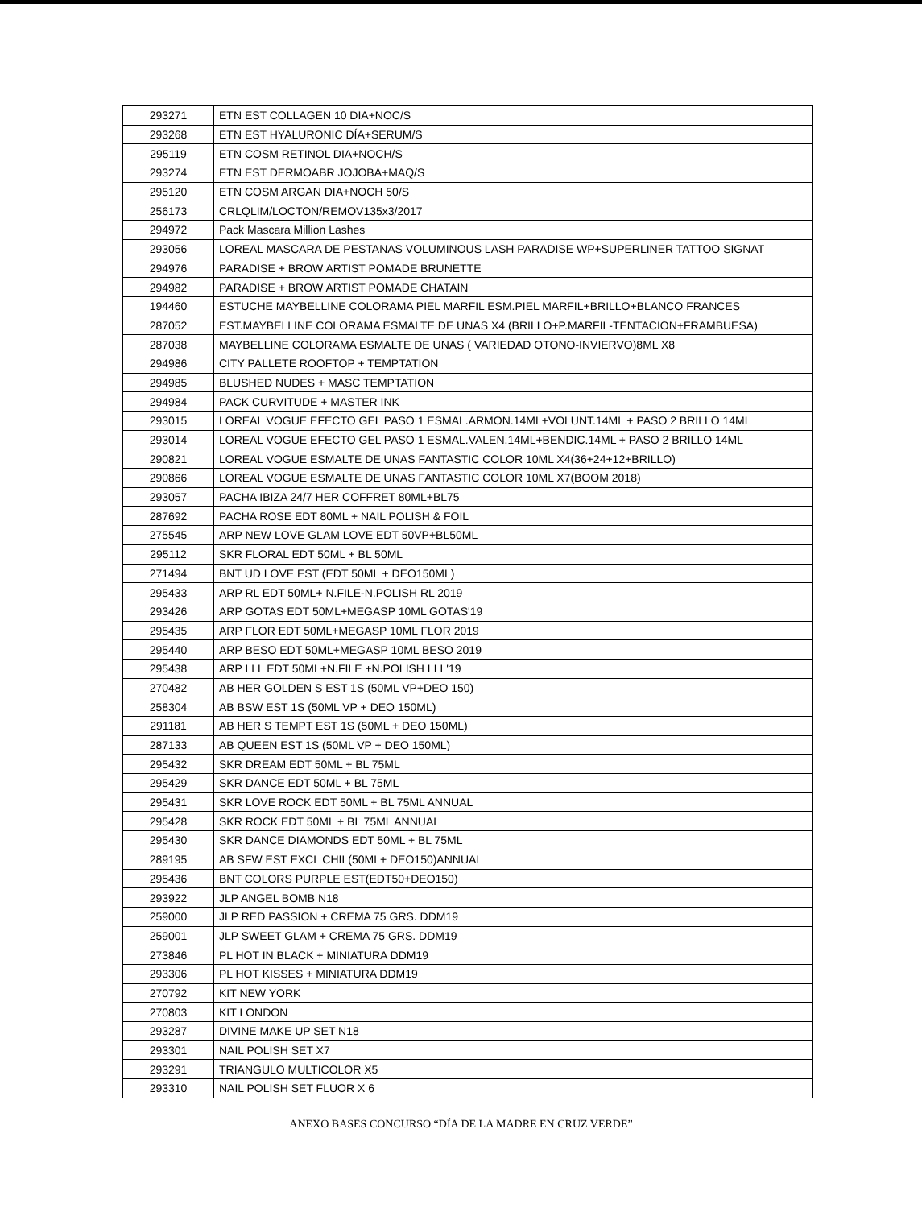| 293271 | ETN EST COLLAGEN 10 DIA+NOC/S |
| 293268 | ETN EST HYALURONIC DÍA+SERUM/S |
| 295119 | ETN COSM RETINOL DIA+NOCH/S |
| 293274 | ETN EST DERMOABR JOJOBA+MAQ/S |
| 295120 | ETN COSM ARGAN DIA+NOCH 50/S |
| 256173 | CRLQLIM/LOCTON/REMOV135x3/2017 |
| 294972 | Pack Mascara Million Lashes |
| 293056 | LOREAL MASCARA DE PESTANAS VOLUMINOUS LASH PARADISE WP+SUPERLINER TATTOO SIGNAT |
| 294976 | PARADISE + BROW ARTIST POMADE BRUNETTE |
| 294982 | PARADISE + BROW ARTIST POMADE CHATAIN |
| 194460 | ESTUCHE MAYBELLINE COLORAMA PIEL MARFIL ESM.PIEL MARFIL+BRILLO+BLANCO FRANCES |
| 287052 | EST.MAYBELLINE COLORAMA ESMALTE DE UNAS X4 (BRILLO+P.MARFIL-TENTACION+FRAMBUESA) |
| 287038 | MAYBELLINE COLORAMA ESMALTE DE UNAS ( VARIEDAD OTONO-INVIERVO)8ML X8 |
| 294986 | CITY PALLETE ROOFTOP + TEMPTATION |
| 294985 | BLUSHED NUDES + MASC TEMPTATION |
| 294984 | PACK CURVITUDE + MASTER INK |
| 293015 | LOREAL VOGUE EFECTO GEL PASO 1 ESMAL.ARMON.14ML+VOLUNT.14ML + PASO 2 BRILLO 14ML |
| 293014 | LOREAL VOGUE EFECTO GEL PASO 1 ESMAL.VALEN.14ML+BENDIC.14ML + PASO 2 BRILLO 14ML |
| 290821 | LOREAL VOGUE ESMALTE DE UNAS FANTASTIC COLOR 10ML X4(36+24+12+BRILLO) |
| 290866 | LOREAL VOGUE ESMALTE DE UNAS FANTASTIC COLOR 10ML X7(BOOM 2018) |
| 293057 | PACHA IBIZA 24/7 HER COFFRET 80ML+BL75 |
| 287692 | PACHA ROSE EDT 80ML + NAIL POLISH & FOIL |
| 275545 | ARP NEW LOVE GLAM LOVE EDT 50VP+BL50ML |
| 295112 | SKR FLORAL EDT 50ML + BL 50ML |
| 271494 | BNT UD LOVE EST (EDT 50ML + DEO150ML) |
| 295433 | ARP RL EDT 50ML+ N.FILE-N.POLISH RL 2019 |
| 293426 | ARP GOTAS EDT 50ML+MEGASP 10ML GOTAS'19 |
| 295435 | ARP FLOR EDT 50ML+MEGASP 10ML FLOR 2019 |
| 295440 | ARP BESO EDT 50ML+MEGASP 10ML BESO 2019 |
| 295438 | ARP LLL EDT 50ML+N.FILE +N.POLISH LLL'19 |
| 270482 | AB HER GOLDEN S EST 1S (50ML VP+DEO 150) |
| 258304 | AB BSW EST 1S (50ML VP + DEO 150ML) |
| 291181 | AB HER S TEMPT EST 1S (50ML + DEO 150ML) |
| 287133 | AB QUEEN EST 1S (50ML VP + DEO 150ML) |
| 295432 | SKR DREAM EDT 50ML + BL 75ML |
| 295429 | SKR DANCE EDT 50ML + BL 75ML |
| 295431 | SKR LOVE ROCK EDT 50ML + BL 75ML ANNUAL |
| 295428 | SKR ROCK EDT 50ML + BL 75ML ANNUAL |
| 295430 | SKR DANCE DIAMONDS EDT 50ML + BL 75ML |
| 289195 | AB SFW EST EXCL CHIL(50ML+ DEO150)ANNUAL |
| 295436 | BNT COLORS PURPLE EST(EDT50+DEO150) |
| 293922 | JLP ANGEL BOMB N18 |
| 259000 | JLP RED PASSION + CREMA 75 GRS. DDM19 |
| 259001 | JLP SWEET GLAM + CREMA 75 GRS. DDM19 |
| 273846 | PL HOT IN BLACK + MINIATURA DDM19 |
| 293306 | PL HOT KISSES + MINIATURA DDM19 |
| 270792 | KIT NEW YORK |
| 270803 | KIT LONDON |
| 293287 | DIVINE MAKE UP SET N18 |
| 293301 | NAIL POLISH SET X7 |
| 293291 | TRIANGULO MULTICOLOR X5 |
| 293310 | NAIL POLISH SET FLUOR X 6 |
ANEXO BASES CONCURSO “DÍA DE LA MADRE EN CRUZ VERDE”